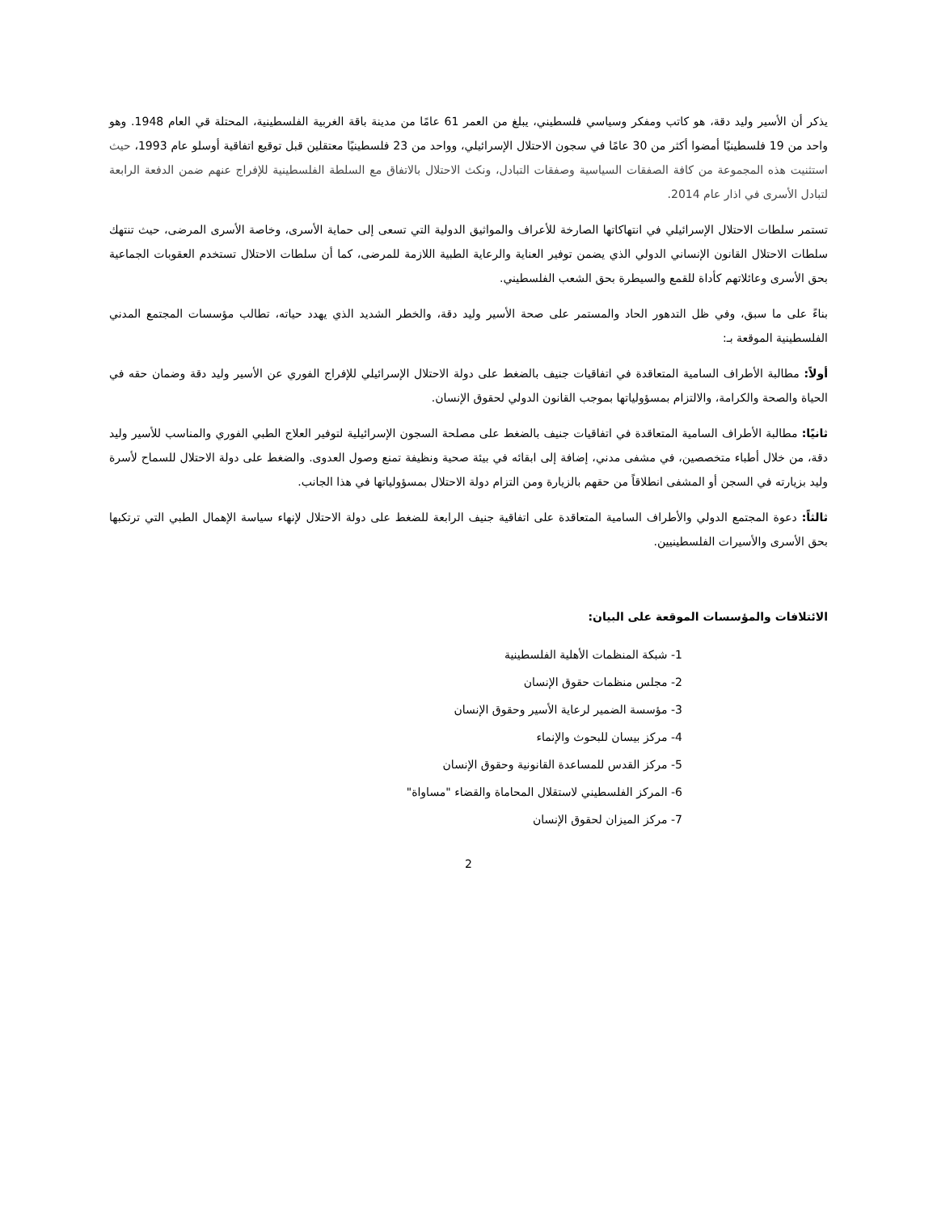يذكر أن الأسير وليد دقة، هو كاتب ومفكر وسياسي فلسطيني، يبلغ من العمر 61 عامًا من مدينة باقة الغربية الفلسطينية، المحتلة قي العام 1948. وهو واحد من 19 فلسطينيًا أمضوا أكثر من 30 عامًا في سجون الاحتلال الإسرائيلي، وواحد من 23 فلسطينيًا معتقلين قبل توقيع اتفاقية أوسلو عام 1993، حيث استثنيت هذه المجموعة من كافة الصفقات السياسية وصفقات التبادل، ونكث الاحتلال بالاتفاق مع السلطة الفلسطينية للإفراج عنهم ضمن الدفعة الرابعة لتبادل الأسرى في اذار عام 2014.
تستمر سلطات الاحتلال الإسرائيلي في انتهاكاتها الصارخة للأعراف والمواثيق الدولية التي تسعى إلى حماية الأسرى، وخاصة الأسرى المرضى، حيث تنتهك سلطات الاحتلال القانون الإنساني الدولي الذي يضمن توفير العناية والرعاية الطبية اللازمة للمرضى، كما أن سلطات الاحتلال تستخدم العقوبات الجماعية بحق الأسرى وعائلاتهم كأداة للقمع والسيطرة بحق الشعب الفلسطيني.
بناءً على ما سبق، وفي ظل التدهور الحاد والمستمر على صحة الأسير وليد دقة، والخطر الشديد الذي يهدد حياته، تطالب مؤسسات المجتمع المدني الفلسطينية الموقعة بـ:
أولاً: مطالبة الأطراف السامية المتعاقدة في اتفاقيات جنيف بالضغط على دولة الاحتلال الإسرائيلي للإفراج الفوري عن الأسير وليد دقة وضمان حقه في الحياة والصحة والكرامة، والالتزام بمسؤولياتها بموجب القانون الدولي لحقوق الإنسان.
ثانيًا: مطالبة الأطراف السامية المتعاقدة في اتفاقيات جنيف بالضغط على مصلحة السجون الإسرائيلية لتوفير العلاج الطبي الفوري والمناسب للأسير وليد دقة، من خلال أطباء متخصصين، في مشفى مدني، إضافة إلى ابقائه في بيئة صحية ونظيفة تمنع وصول العدوى. والضغط على دولة الاحتلال للسماح لأسرة وليد بزيارته في السجن أو المشفى انطلاقاً من حقهم بالزيارة ومن التزام دولة الاحتلال بمسؤولياتها في هذا الجانب.
ثالثاً: دعوة المجتمع الدولي والأطراف السامية المتعاقدة على اتفاقية جنيف الرابعة للضغط على دولة الاحتلال لإنهاء سياسة الإهمال الطبي التي ترتكبها بحق الأسرى والأسيرات الفلسطينيين.
الائتلافات والمؤسسات الموقعة على البيان:
1- شبكة المنظمات الأهلية الفلسطينية
2- مجلس منظمات حقوق الإنسان
3- مؤسسة الضمير لرعاية الأسير وحقوق الإنسان
4- مركز بيسان للبحوث والإنماء
5- مركز القدس للمساعدة القانونية وحقوق الإنسان
6- المركز الفلسطيني لاستقلال المحاماة والقضاء "مساواة"
7- مركز الميزان لحقوق الإنسان
2